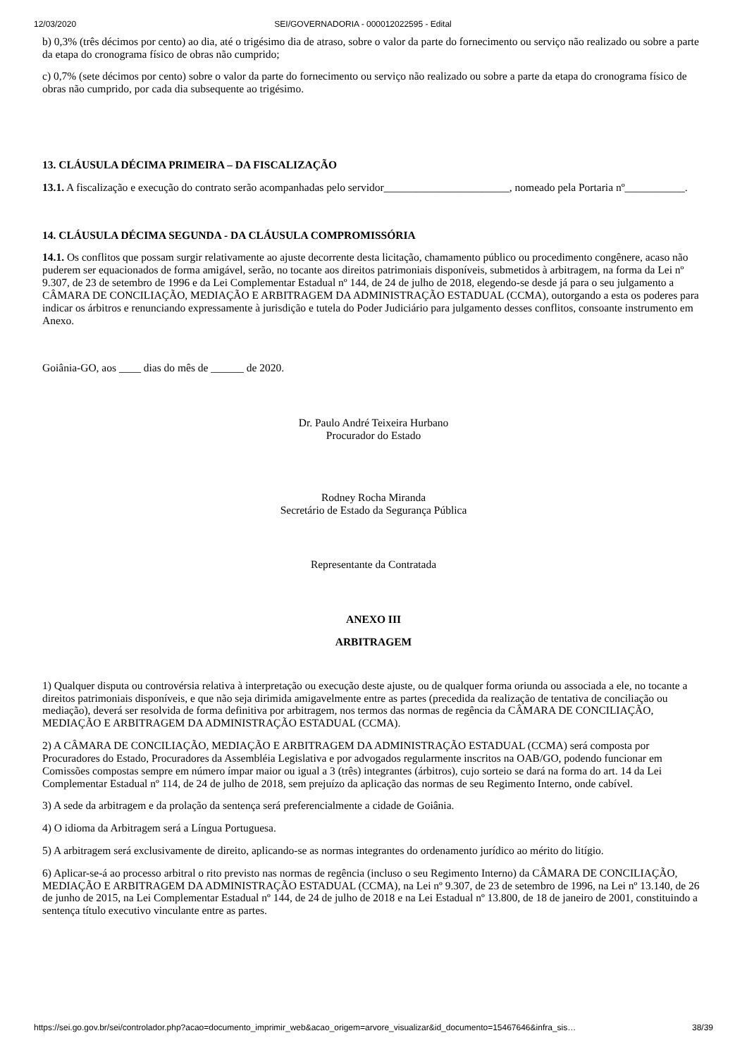12/03/2020 SEI/GOVERNADORIA - 000012022595 - Edital
b) 0,3% (três décimos por cento) ao dia, até o trigésimo dia de atraso, sobre o valor da parte do fornecimento ou serviço não realizado ou sobre a parte da etapa do cronograma físico de obras não cumprido;
c) 0,7% (sete décimos por cento) sobre o valor da parte do fornecimento ou serviço não realizado ou sobre a parte da etapa do cronograma físico de obras não cumprido, por cada dia subsequente ao trigésimo.
13. CLÁUSULA DÉCIMA PRIMEIRA – DA FISCALIZAÇÃO
13.1. A fiscalização e execução do contrato serão acompanhadas pelo servidor_______________________, nomeado pela Portaria nº___________.
14. CLÁUSULA DÉCIMA SEGUNDA - DA CLÁUSULA COMPROMISSÓRIA
14.1. Os conflitos que possam surgir relativamente ao ajuste decorrente desta licitação, chamamento público ou procedimento congênere, acaso não puderem ser equacionados de forma amigável, serão, no tocante aos direitos patrimoniais disponíveis, submetidos à arbitragem, na forma da Lei nº 9.307, de 23 de setembro de 1996 e da Lei Complementar Estadual nº 144, de 24 de julho de 2018, elegendo-se desde já para o seu julgamento a CÂMARA DE CONCILIAÇÃO, MEDIAÇÃO E ARBITRAGEM DA ADMINISTRAÇÃO ESTADUAL (CCMA), outorgando a esta os poderes para indicar os árbitros e renunciando expressamente à jurisdição e tutela do Poder Judiciário para julgamento desses conflitos, consoante instrumento em Anexo.
Goiânia-GO, aos ____ dias do mês de ______ de 2020.
Dr. Paulo André Teixeira Hurbano
Procurador do Estado
Rodney Rocha Miranda
Secretário de Estado da Segurança Pública
Representante da Contratada
ANEXO III
ARBITRAGEM
1) Qualquer disputa ou controvérsia relativa à interpretação ou execução deste ajuste, ou de qualquer forma oriunda ou associada a ele, no tocante a direitos patrimoniais disponíveis, e que não seja dirimida amigavelmente entre as partes (precedida da realização de tentativa de conciliação ou mediação), deverá ser resolvida de forma definitiva por arbitragem, nos termos das normas de regência da CÂMARA DE CONCILIAÇÃO, MEDIAÇÃO E ARBITRAGEM DA ADMINISTRAÇÃO ESTADUAL (CCMA).
2) A CÂMARA DE CONCILIAÇÃO, MEDIAÇÃO E ARBITRAGEM DA ADMINISTRAÇÃO ESTADUAL (CCMA) será composta por Procuradores do Estado, Procuradores da Assembléia Legislativa e por advogados regularmente inscritos na OAB/GO, podendo funcionar em Comissões compostas sempre em número ímpar maior ou igual a 3 (três) integrantes (árbitros), cujo sorteio se dará na forma do art. 14 da Lei Complementar Estadual nº 114, de 24 de julho de 2018, sem prejuízo da aplicação das normas de seu Regimento Interno, onde cabível.
3) A sede da arbitragem e da prolação da sentença será preferencialmente a cidade de Goiânia.
4) O idioma da Arbitragem será a Língua Portuguesa.
5) A arbitragem será exclusivamente de direito, aplicando-se as normas integrantes do ordenamento jurídico ao mérito do litígio.
6) Aplicar-se-á ao processo arbitral o rito previsto nas normas de regência (incluso o seu Regimento Interno) da CÂMARA DE CONCILIAÇÃO, MEDIAÇÃO E ARBITRAGEM DA ADMINISTRAÇÃO ESTADUAL (CCMA), na Lei nº 9.307, de 23 de setembro de 1996, na Lei nº 13.140, de 26 de junho de 2015, na Lei Complementar Estadual nº 144, de 24 de julho de 2018 e na Lei Estadual nº 13.800, de 18 de janeiro de 2001, constituindo a sentença título executivo vinculante entre as partes.
https://sei.go.gov.br/sei/controlador.php?acao=documento_imprimir_web&acao_origem=arvore_visualizar&id_documento=15467646&infra_sis… 38/39